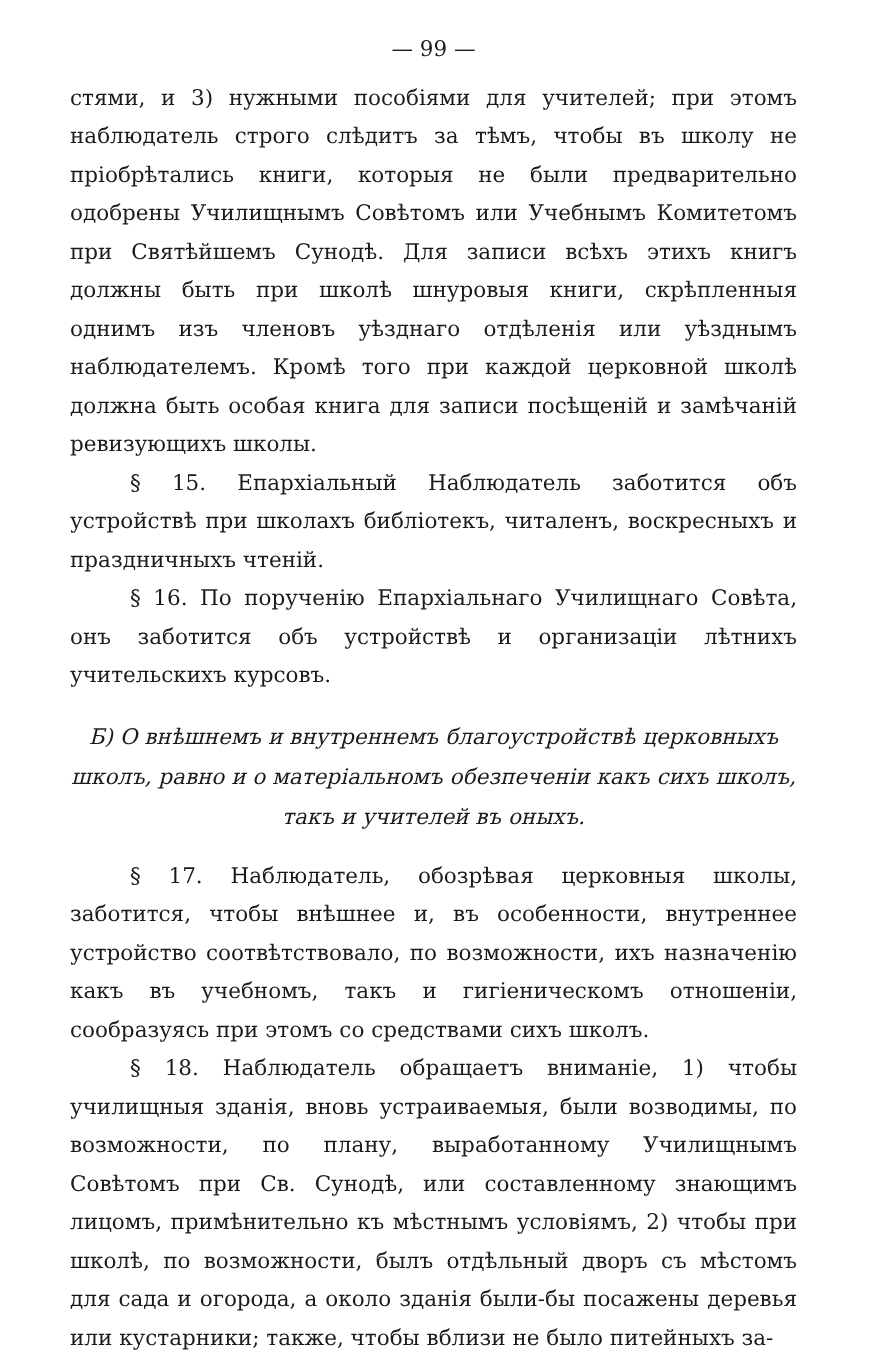— 99 —
стями, и 3) нужными пособіями для учителей; при этомъ наблюдатель строго слѣдитъ за тѣмъ, чтобы въ школу не пріобрѣтались книги, которыя не были предварительно одобрены Училищнымъ Совѣтомъ или Учебнымъ Комитетомъ при Святѣйшемъ Сунодѣ. Для записи всѣхъ этихъ книгъ должны быть при школѣ шнуровыя книги, скрѣпленныя однимъ изъ членовъ уѣзднаго отдѣленія или уѣзднымъ наблюдателемъ. Кромѣ того при каждой церковной школѣ должна быть особая книга для записи посѣщеній и замѣчаній ревизующихъ школы.
§ 15. Епархіальный Наблюдатель заботится объ устройствѣ при школахъ библіотекъ, читаленъ, воскресныхъ и праздничныхъ чтеній.
§ 16. По порученію Епархіальнаго Училищнаго Совѣта, онъ заботится объ устройствѣ и организаціи лѣтнихъ учительскихъ курсовъ.
Б) О внѣшнемъ и внутреннемъ благоустройствѣ церковныхъ школъ, равно и о матеріальномъ обезпеченіи какъ сихъ школъ, такъ и учителей въ оныхъ.
§ 17. Наблюдатель, обозрѣвая церковныя школы, заботится, чтобы внѣшнее и, въ особенности, внутреннее устройство соотвѣтствовало, по возможности, ихъ назначенію какъ въ учебномъ, такъ и гигіеническомъ отношеніи, сообразуясь при этомъ со средствами сихъ школъ.
§ 18. Наблюдатель обращаетъ вниманіе, 1) чтобы училищныя зданія, вновь устраиваемыя, были возводимы, по возможности, по плану, выработанному Училищнымъ Совѣтомъ при Св. Сунодѣ, или составленному знающимъ лицомъ, примѣнительно къ мѣстнымъ условіямъ, 2) чтобы при школѣ, по возможности, былъ отдѣльный дворъ съ мѣстомъ для сада и огорода, а около зданія были-бы посажены деревья или кустарники; также, чтобы вблизи не было питейныхъ за-